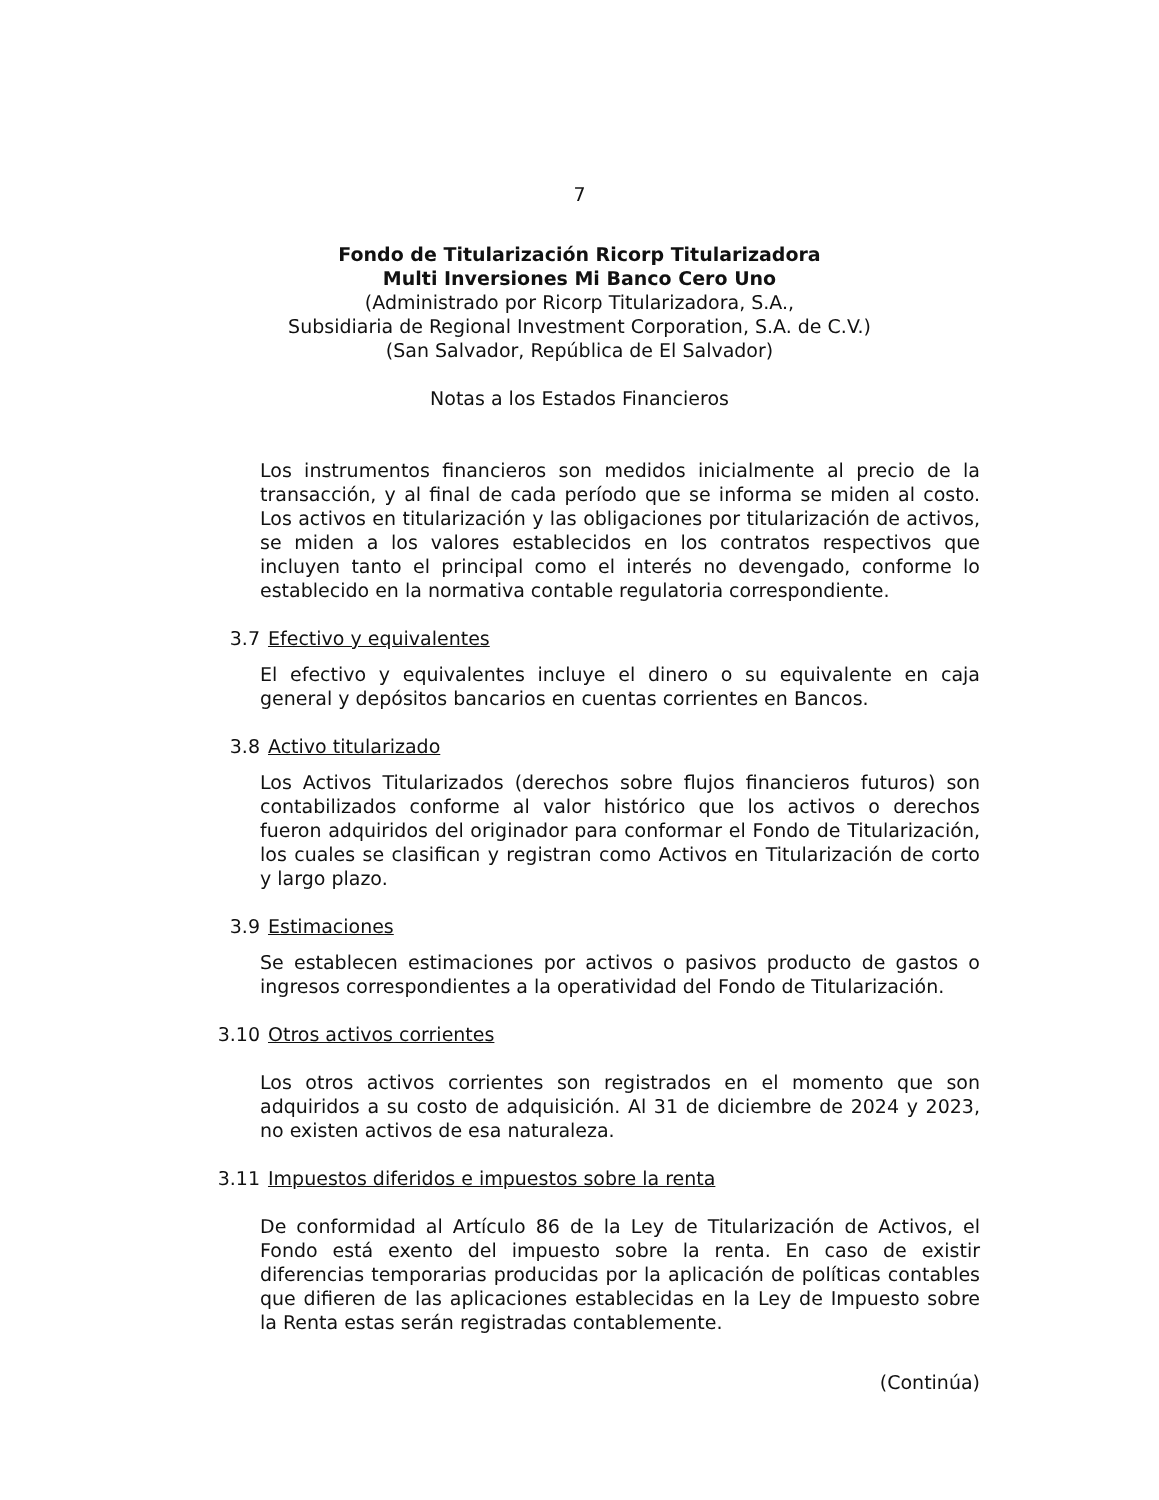7
Fondo de Titularización Ricorp Titularizadora
Multi Inversiones Mi Banco Cero Uno
(Administrado por Ricorp Titularizadora, S.A.,
Subsidiaria de Regional Investment Corporation, S.A. de C.V.)
(San Salvador, República de El Salvador)
Notas a los Estados Financieros
Los instrumentos financieros son medidos inicialmente al precio de la transacción, y al final de cada período que se informa se miden al costo. Los activos en titularización y las obligaciones por titularización de activos, se miden a los valores establecidos en los contratos respectivos que incluyen tanto el principal como el interés no devengado, conforme lo establecido en la normativa contable regulatoria correspondiente.
3.7 Efectivo y equivalentes
El efectivo y equivalentes incluye el dinero o su equivalente en caja general y depósitos bancarios en cuentas corrientes en Bancos.
3.8 Activo titularizado
Los Activos Titularizados (derechos sobre flujos financieros futuros) son contabilizados conforme al valor histórico que los activos o derechos fueron adquiridos del originador para conformar el Fondo de Titularización, los cuales se clasifican y registran como Activos en Titularización de corto y largo plazo.
3.9 Estimaciones
Se establecen estimaciones por activos o pasivos producto de gastos o ingresos correspondientes a la operatividad del Fondo de Titularización.
3.10 Otros activos corrientes
Los otros activos corrientes son registrados en el momento que son adquiridos a su costo de adquisición. Al 31 de diciembre de 2024 y 2023, no existen activos de esa naturaleza.
3.11 Impuestos diferidos e impuestos sobre la renta
De conformidad al Artículo 86 de la Ley de Titularización de Activos, el Fondo está exento del impuesto sobre la renta. En caso de existir diferencias temporarias producidas por la aplicación de políticas contables que difieren de las aplicaciones establecidas en la Ley de Impuesto sobre la Renta estas serán registradas contablemente.
(Continúa)